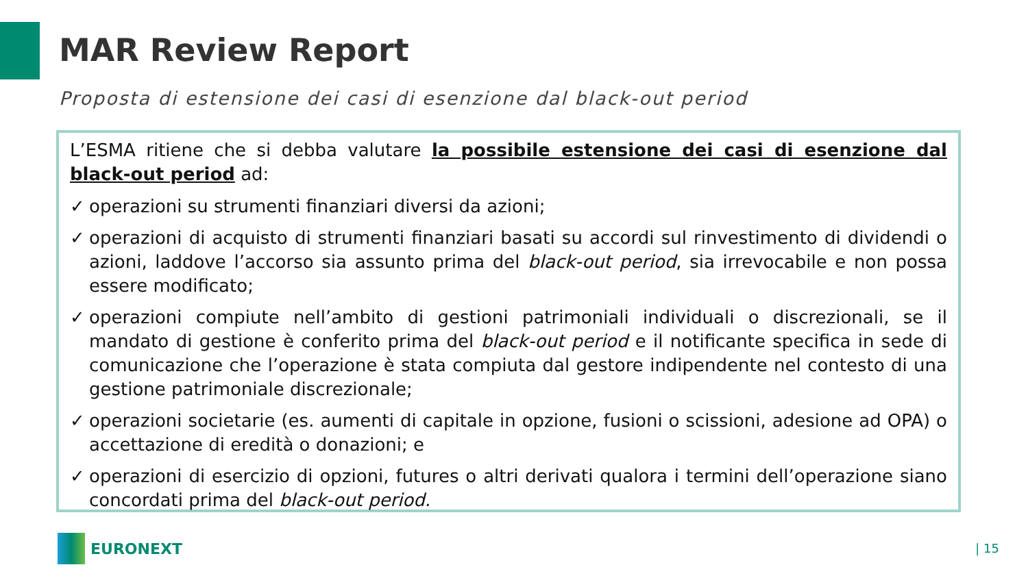MAR Review Report
Proposta di estensione dei casi di esenzione dal black-out period
L’ESMA ritiene che si debba valutare la possibile estensione dei casi di esenzione dal black-out period ad:
✓ operazioni su strumenti finanziari diversi da azioni;
✓ operazioni di acquisto di strumenti finanziari basati su accordi sul rinvestimento di dividendi o azioni, laddove l’accorso sia assunto prima del black-out period, sia irrevocabile e non possa essere modificato;
✓ operazioni compiute nell’ambito di gestioni patrimoniali individuali o discrezionali, se il mandato di gestione è conferito prima del black-out period e il notificante specifica in sede di comunicazione che l’operazione è stata compiuta dal gestore indipendente nel contesto di una gestione patrimoniale discrezionale;
✓ operazioni societarie (es. aumenti di capitale in opzione, fusioni o scissioni, adesione ad OPA) o accettazione di eredità o donazioni; e
✓ operazioni di esercizio di opzioni, futures o altri derivati qualora i termini dell’operazione siano concordati prima del black-out period.
EURONEXT | 15